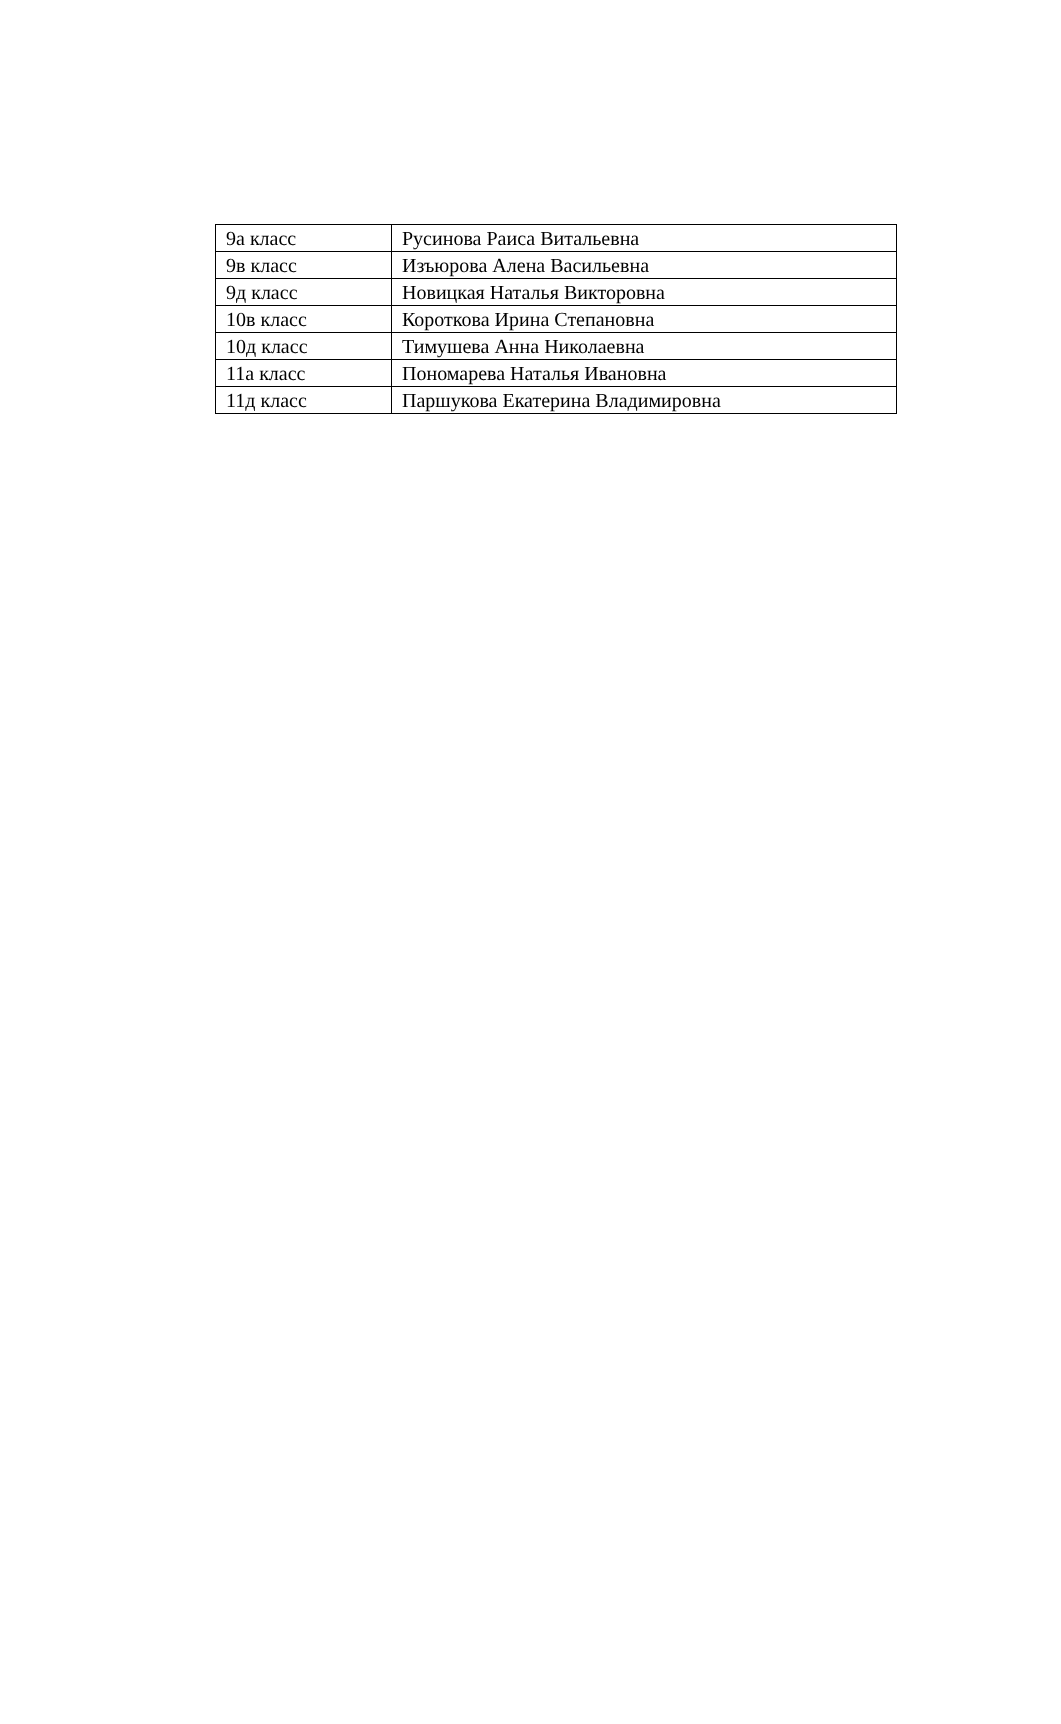| 9а класс | Русинова Раиса Витальевна |
| 9в класс | Изъюрова Алена Васильевна |
| 9д класс | Новицкая Наталья Викторовна |
| 10в класс | Короткова Ирина Степановна |
| 10д класс | Тимушева Анна Николаевна |
| 11а класс | Пономарева Наталья Ивановна |
| 11д класс | Паршукова Екатерина Владимировна |